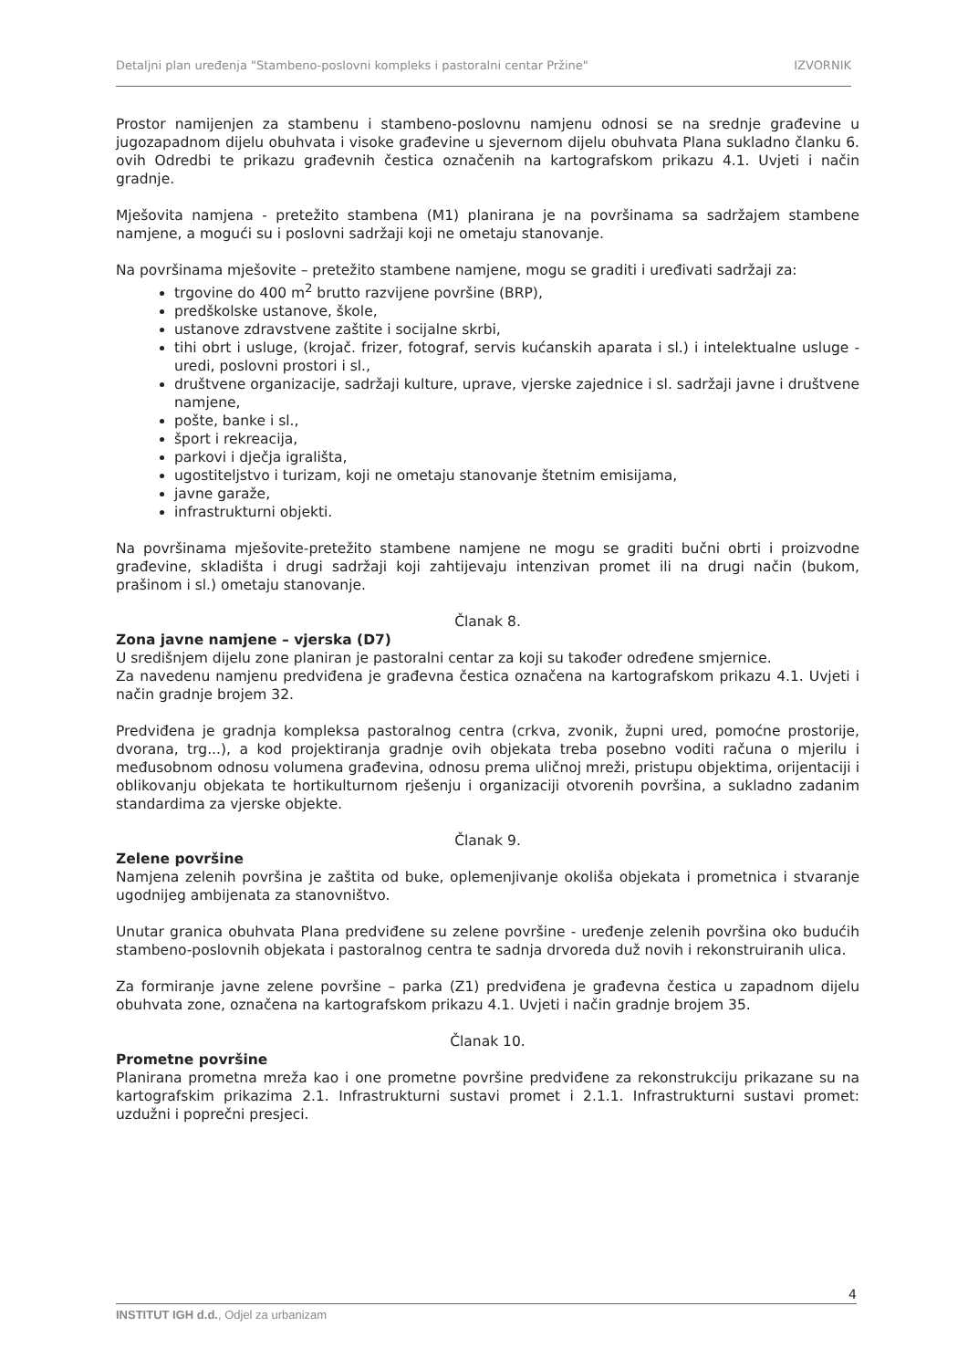Detaljni plan uređenja "Stambeno-poslovni kompleks i pastoralni centar Pržine" IZVORNIK
Prostor namijenjen za stambenu i stambeno-poslovnu namjenu odnosi se na srednje građevine u jugozapadnom dijelu obuhvata i visoke građevine u sjevernom dijelu obuhvata Plana sukladno članku 6. ovih Odredbi te prikazu građevnih čestica označenih na kartografskom prikazu 4.1. Uvjeti i način gradnje.
Mješovita namjena - pretežito stambena (M1) planirana je na površinama sa sadržajem stambene namjene, a mogući su i poslovni sadržaji koji ne ometaju stanovanje.
Na površinama mješovite – pretežito stambene namjene, mogu se graditi i uređivati sadržaji za:
trgovine do 400 m<sup>2</sup> brutto razvijene površine (BRP),
predškolske ustanove, škole,
ustanove zdravstvene zaštite i socijalne skrbi,
tihi obrt i usluge, (krojač. frizer, fotograf, servis kućanskih aparata i sl.) i intelektualne usluge - uredi, poslovni prostori i sl.,
društvene organizacije, sadržaji kulture, uprave, vjerske zajednice i sl. sadržaji javne i društvene namjene,
pošte, banke i sl.,
šport i rekreacija,
parkovi i dječja igrališta,
ugostiteljstvo i turizam, koji ne ometaju stanovanje štetnim emisijama,
javne garaže,
infrastrukturni objekti.
Na površinama mješovite-pretežito stambene namjene ne mogu se graditi bučni obrti i proizvodne građevine, skladišta i drugi sadržaji koji zahtijevaju intenzivan promet ili na drugi način (bukom, prašinom i sl.) ometaju stanovanje.
Članak 8.
Zona javne namjene – vjerska (D7)
U središnjem dijelu zone planiran je pastoralni centar za koji su također određene smjernice.
Za navedenu namjenu predviđena je građevna čestica označena na kartografskom prikazu 4.1. Uvjeti i način gradnje brojem 32.
Predviđena je gradnja kompleksa pastoralnog centra (crkva, zvonik, župni ured, pomoćne prostorije, dvorana, trg...), a kod projektiranja gradnje ovih objekata treba posebno voditi računa o mjerilu i međusobnom odnosu volumena građevina, odnosu prema uličnoj mreži, pristupu objektima, orijentaciji i oblikovanju objekata te hortikulturnom rješenju i organizaciji otvorenih površina, a sukladno zadanim standardima za vjerske objekte.
Članak 9.
Zelene površine
Namjena zelenih površina je zaštita od buke, oplemenjivanje okoliša objekata i prometnica i stvaranje ugodnijeg ambijenata za stanovništvo.
Unutar granica obuhvata Plana predviđene su zelene površine - uređenje zelenih površina oko budućih stambeno-poslovnih objekata i pastoralnog centra te sadnja drvoreda duž novih i rekonstruiranih ulica.
Za formiranje javne zelene površine – parka (Z1) predviđena je građevna čestica u zapadnom dijelu obuhvata zone, označena na kartografskom prikazu 4.1. Uvjeti i način gradnje brojem 35.
Članak 10.
Prometne površine
Planirana prometna mreža kao i one prometne površine predviđene za rekonstrukciju prikazane su na kartografskim prikazima 2.1. Infrastrukturni sustavi promet i 2.1.1. Infrastrukturni sustavi promet: uzdužni i poprečni presjeci.
4
INSTITUT IGH d.d., Odjel za urbanizam